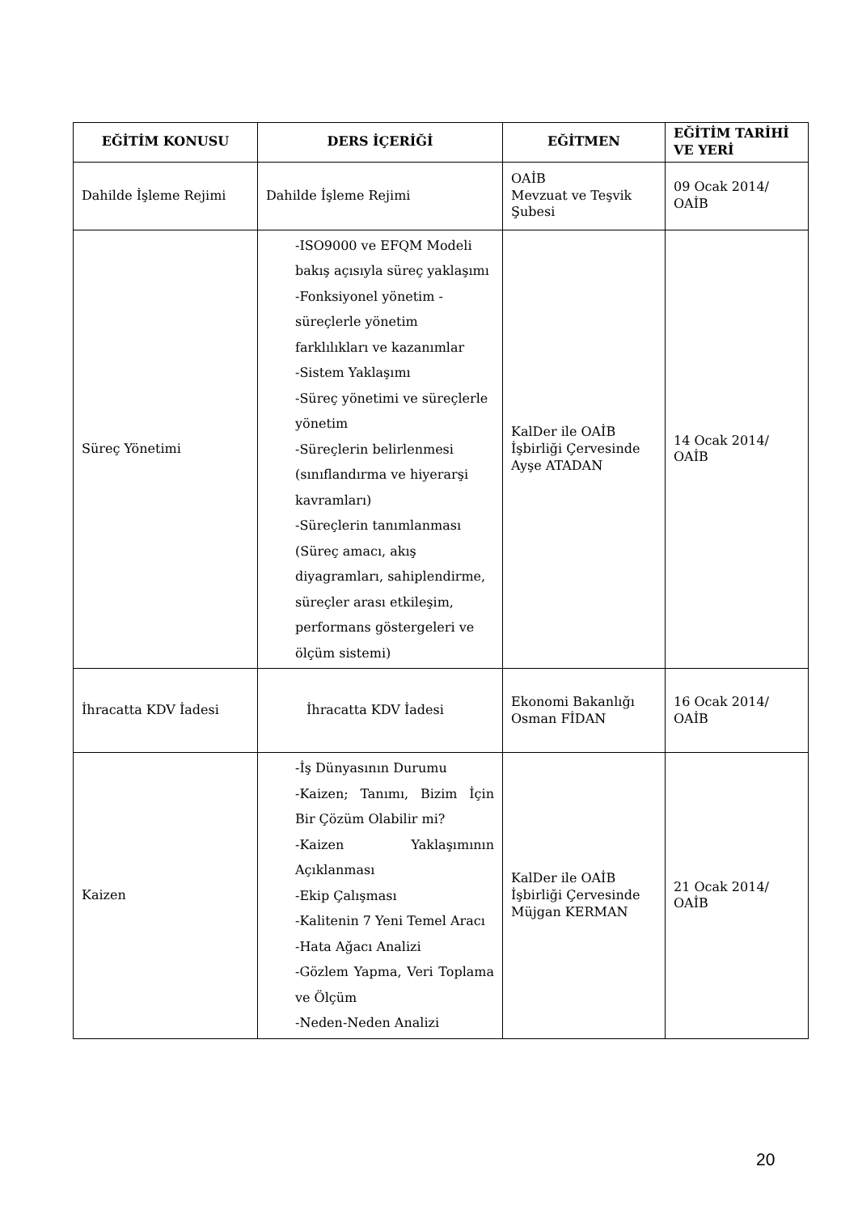| EĞİTİM KONUSU | DERS İÇERİĞİ | EĞİTMEN | EĞİTİM TARİHİ VE YERİ |
| --- | --- | --- | --- |
| Dahilde İşleme Rejimi | Dahilde İşleme Rejimi | OAİB Mevzuat ve Teşvik Şubesi | 09 Ocak 2014/ OAİB |
| Süreç Yönetimi | -ISO9000 ve EFQM Modeli bakış açısıyla süreç yaklaşımı -Fonksiyonel yönetim - süreçlerle yönetim farklılıkları ve kazanımlar -Sistem Yaklaşımı -Süreç yönetimi ve süreçlerle yönetim -Süreçlerin belirlenmesi (sınıflandırma ve hiyerarşi kavramları) -Süreçlerin tanımlanması (Süreç amacı, akış diyagramları, sahiplendirme, süreçler arası etkileşim, performans göstergeleri ve ölçüm sistemi) | KalDer ile OAİB İşbirliği Çervesinde Ayşe ATADAN | 14 Ocak 2014/ OAİB |
| İhracatta KDV İadesi | İhracatta KDV İadesi | Ekonomi Bakanlığı Osman FİDAN | 16 Ocak 2014/ OAİB |
| Kaizen | -İş Dünyasının Durumu -Kaizen; Tanımı, Bizim İçin Bir Çözüm Olabilir mi? -Kaizen Yaklaşımının Açıklanması -Ekip Çalışması -Kalitenin 7 Yeni Temel Aracı -Hata Ağacı Analizi -Gözlem Yapma, Veri Toplama ve Ölçüm -Neden-Neden Analizi | KalDer ile OAİB İşbirliği Çervesinde Müjgan KERMAN | 21 Ocak 2014/ OAİB |
20